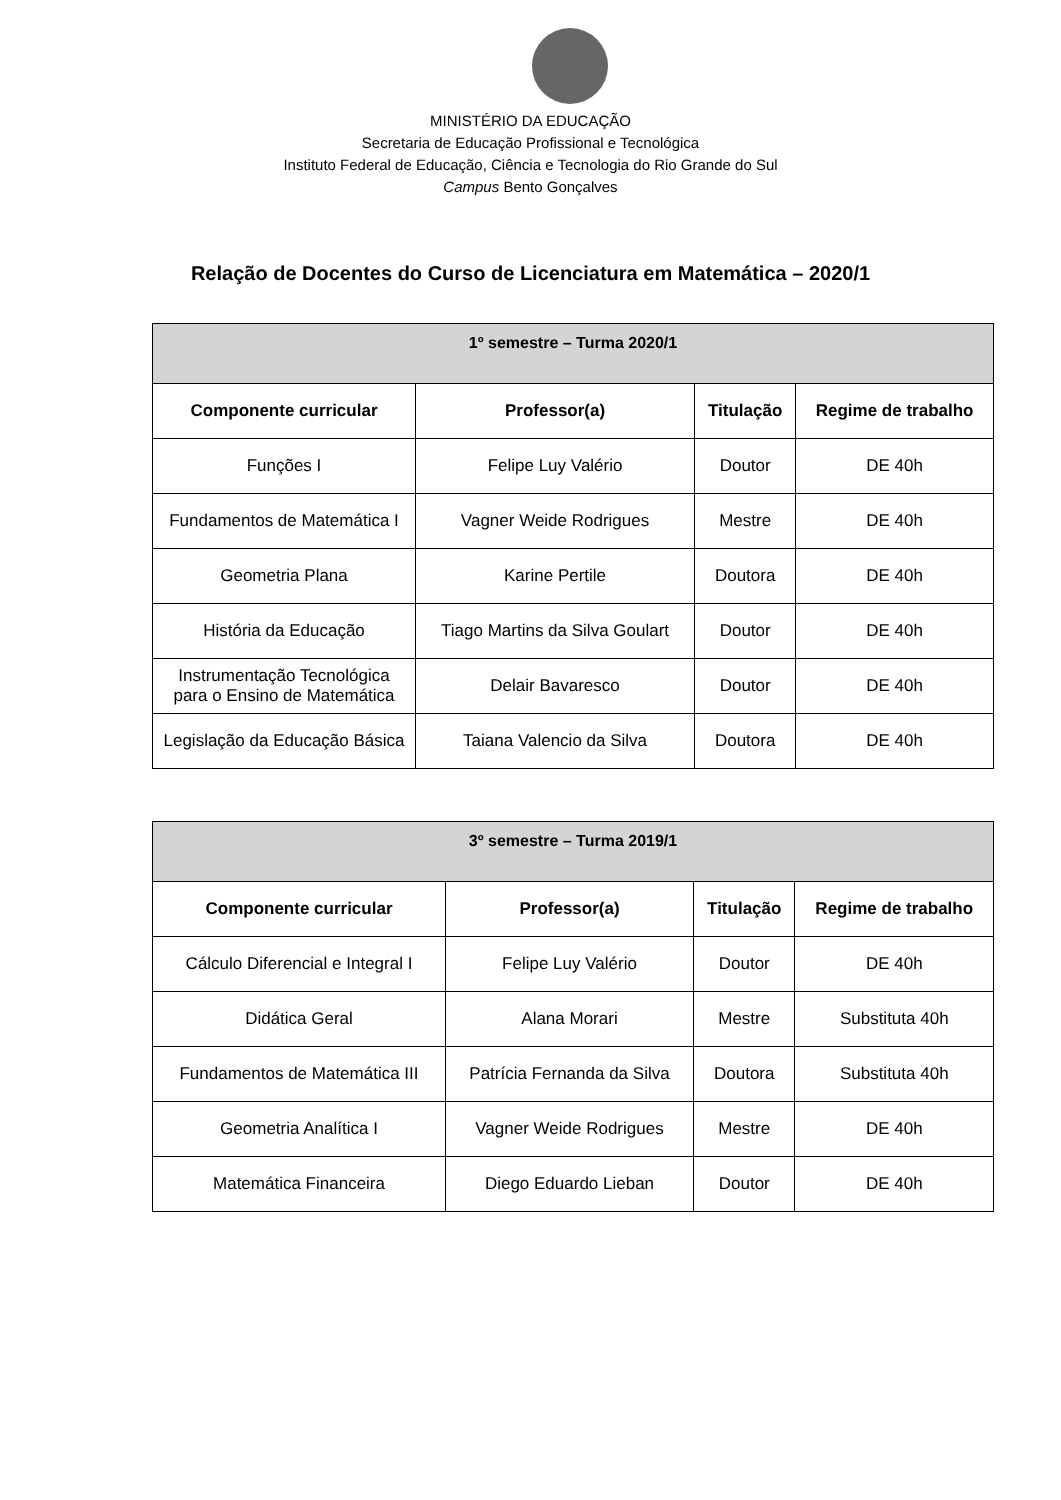MINISTÉRIO DA EDUCAÇÃO
Secretaria de Educação Profissional e Tecnológica
Instituto Federal de Educação, Ciência e Tecnologia do Rio Grande do Sul
Campus Bento Gonçalves
Relação de Docentes do Curso de Licenciatura em Matemática – 2020/1
| 1º semestre – Turma 2020/1 | | | |
| --- | --- | --- | --- |
| Componente curricular | Professor(a) | Titulação | Regime de trabalho |
| Funções I | Felipe Luy Valério | Doutor | DE 40h |
| Fundamentos de Matemática I | Vagner Weide Rodrigues | Mestre | DE 40h |
| Geometria Plana | Karine Pertile | Doutora | DE 40h |
| História da Educação | Tiago Martins da Silva Goulart | Doutor | DE 40h |
| Instrumentação Tecnológica para o Ensino de Matemática | Delair Bavaresco | Doutor | DE 40h |
| Legislação da Educação Básica | Taiana Valencio da Silva | Doutora | DE 40h |
| 3º semestre – Turma 2019/1 | | | |
| --- | --- | --- | --- |
| Componente curricular | Professor(a) | Titulação | Regime de trabalho |
| Cálculo Diferencial e Integral I | Felipe Luy Valério | Doutor | DE 40h |
| Didática Geral | Alana Morari | Mestre | Substituta 40h |
| Fundamentos de Matemática III | Patrícia Fernanda da Silva | Doutora | Substituta 40h |
| Geometria Analítica I | Vagner Weide Rodrigues | Mestre | DE 40h |
| Matemática Financeira | Diego Eduardo Lieban | Doutor | DE 40h |